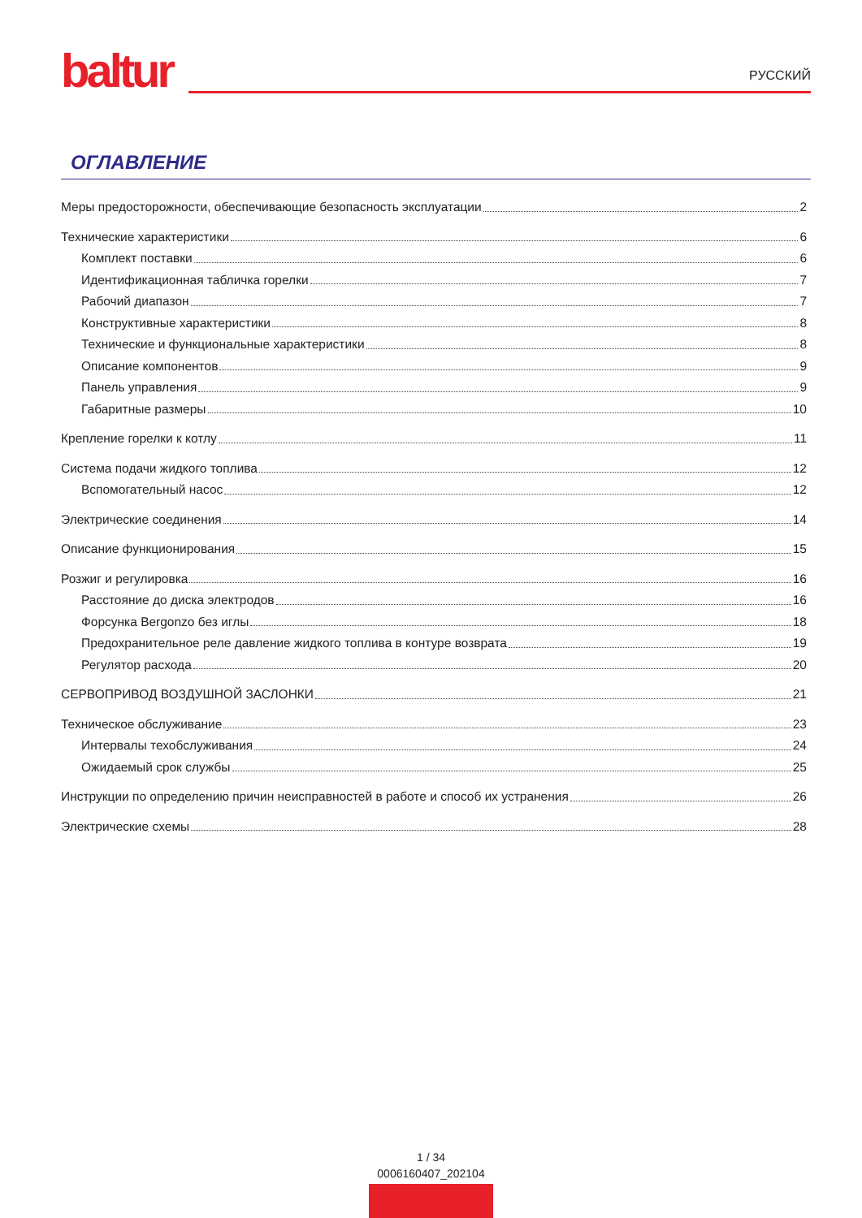baltur
РУССКИЙ
ОГЛАВЛЕНИЕ
Меры предосторожности, обеспечивающие безопасность эксплуатации 2
Технические характеристики 6
Комплект поставки 6
Идентификационная табличка горелки 7
Рабочий диапазон 7
Конструктивные характеристики 8
Технические и функциональные характеристики 8
Описание компонентов 9
Панель управления 9
Габаритные размеры 10
Крепление горелки к котлу 11
Система подачи жидкого топлива 12
Вспомогательный насос 12
Электрические соединения 14
Описание функционирования 15
Розжиг и регулировка 16
Расстояние до диска электродов 16
Форсунка Bergonzo без иглы 18
Предохранительное реле давление жидкого топлива в контуре возврата 19
Регулятор расхода 20
СЕРВОПРИВОД ВОЗДУШНОЙ ЗАСЛОНКИ 21
Техническое обслуживание 23
Интервалы техобслуживания 24
Ожидаемый срок службы 25
Инструкции по определению причин неисправностей в работе и способ их устранения 26
Электрические схемы 28
1 / 34
0006160407_202104